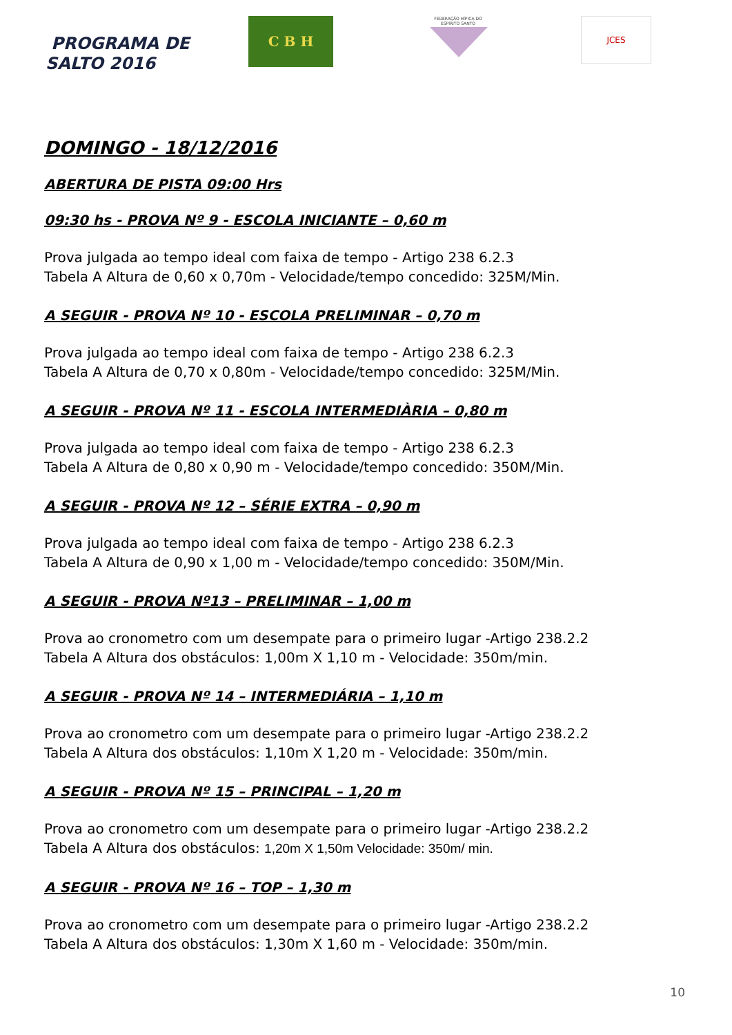PROGRAMA DE
SALTO 2016
C B H
FEDERAÇÃO HÍPICA DO ESPÍRITO SANTO
JCES
DOMINGO - 18/12/2016
ABERTURA DE PISTA 09:00 Hrs
09:30 hs - PROVA Nº 9 - ESCOLA INICIANTE – 0,60 m
Prova julgada ao tempo ideal com faixa de tempo - Artigo 238 6.2.3
Tabela A Altura de 0,60 x 0,70m - Velocidade/tempo concedido: 325M/Min.
A SEGUIR - PROVA Nº 10 - ESCOLA PRELIMINAR – 0,70 m
Prova julgada ao tempo ideal com faixa de tempo - Artigo 238 6.2.3
Tabela A Altura de 0,70 x 0,80m - Velocidade/tempo concedido: 325M/Min.
A SEGUIR - PROVA Nº 11 - ESCOLA INTERMEDIÀRIA – 0,80 m
Prova julgada ao tempo ideal com faixa de tempo - Artigo 238 6.2.3
Tabela A Altura de 0,80 x 0,90 m - Velocidade/tempo concedido: 350M/Min.
A SEGUIR - PROVA Nº 12 – SÉRIE EXTRA – 0,90 m
Prova julgada ao tempo ideal com faixa de tempo - Artigo 238 6.2.3
Tabela A Altura de 0,90 x 1,00 m - Velocidade/tempo concedido: 350M/Min.
A SEGUIR - PROVA Nº13 – PRELIMINAR – 1,00 m
Prova ao cronometro com um desempate para o primeiro lugar -Artigo 238.2.2
Tabela A Altura dos obstáculos: 1,00m X 1,10 m - Velocidade: 350m/min.
A SEGUIR - PROVA Nº 14 – INTERMEDIÁRIA – 1,10 m
Prova ao cronometro com um desempate para o primeiro lugar -Artigo 238.2.2
Tabela A Altura dos obstáculos: 1,10m X 1,20 m - Velocidade: 350m/min.
A SEGUIR - PROVA Nº 15 – PRINCIPAL – 1,20 m
Prova ao cronometro com um desempate para o primeiro lugar -Artigo 238.2.2
Tabela A Altura dos obstáculos: 1,20m X 1,50m Velocidade: 350m/ min.
A SEGUIR - PROVA Nº 16 – TOP – 1,30 m
Prova ao cronometro com um desempate para o primeiro lugar -Artigo 238.2.2
Tabela A Altura dos obstáculos: 1,30m X 1,60 m - Velocidade: 350m/min.
10